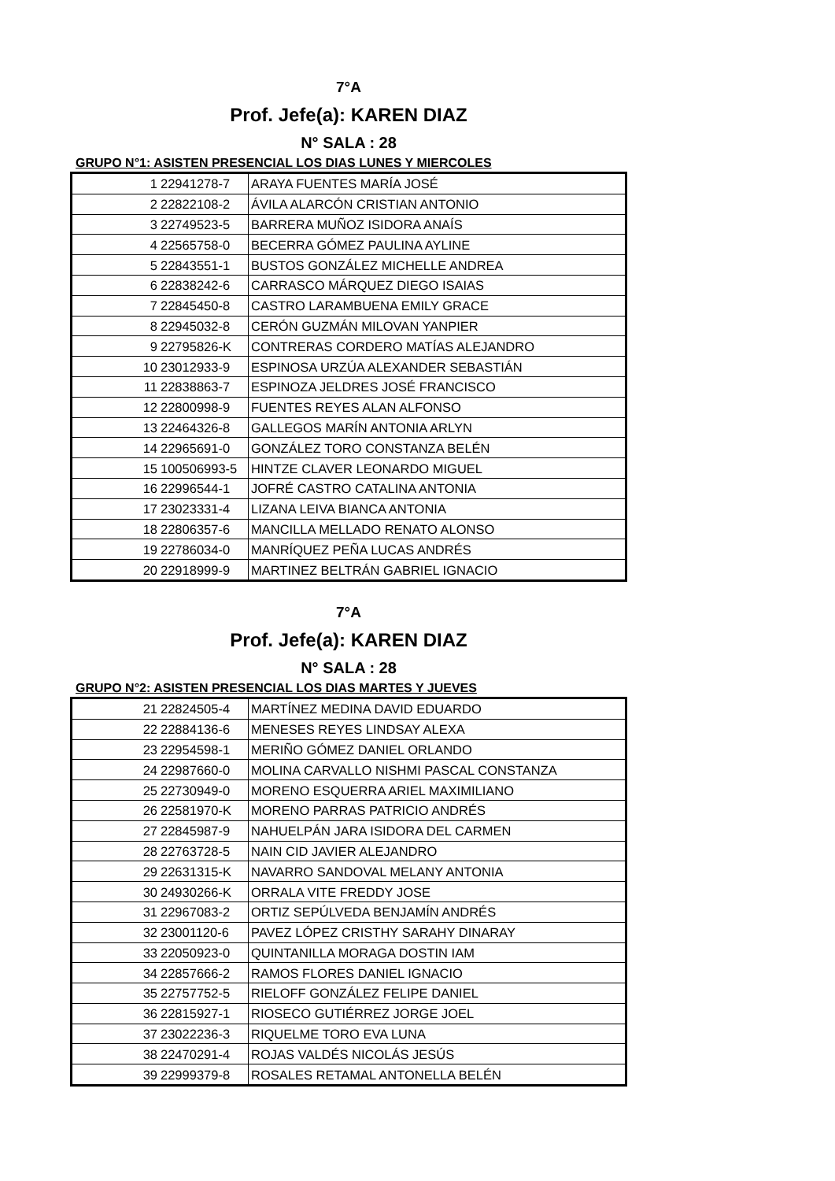7°A
Prof. Jefe(a): KAREN DIAZ
N° SALA : 28
GRUPO N°1: ASISTEN PRESENCIAL LOS DIAS LUNES Y MIERCOLES
| 1 | 22941278-7 | ARAYA FUENTES MARÍA JOSÉ |
| 2 | 22822108-2 | ÁVILA ALARCÓN CRISTIAN ANTONIO |
| 3 | 22749523-5 | BARRERA MUÑOZ ISIDORA ANAÍS |
| 4 | 22565758-0 | BECERRA GÓMEZ PAULINA AYLINE |
| 5 | 22843551-1 | BUSTOS GONZÁLEZ MICHELLE ANDREA |
| 6 | 22838242-6 | CARRASCO MÁRQUEZ DIEGO ISAIAS |
| 7 | 22845450-8 | CASTRO LARAMBUENA EMILY GRACE |
| 8 | 22945032-8 | CERÓN GUZMÁN MILOVAN YANPIER |
| 9 | 22795826-K | CONTRERAS CORDERO MATÍAS ALEJANDRO |
| 10 | 23012933-9 | ESPINOSA URZÚA ALEXANDER SEBASTIÁN |
| 11 | 22838863-7 | ESPINOZA JELDRES JOSÉ FRANCISCO |
| 12 | 22800998-9 | FUENTES REYES ALAN ALFONSO |
| 13 | 22464326-8 | GALLEGOS MARÍN ANTONIA ARLYN |
| 14 | 22965691-0 | GONZÁLEZ TORO CONSTANZA BELÉN |
| 15 | 100506993-5 | HINTZE CLAVER LEONARDO MIGUEL |
| 16 | 22996544-1 | JOFRÉ CASTRO CATALINA ANTONIA |
| 17 | 23023331-4 | LIZANA LEIVA BIANCA ANTONIA |
| 18 | 22806357-6 | MANCILLA MELLADO RENATO ALONSO |
| 19 | 22786034-0 | MANRÍQUEZ PEÑA LUCAS ANDRÉS |
| 20 | 22918999-9 | MARTINEZ BELTRÁN GABRIEL IGNACIO |
7°A
Prof. Jefe(a): KAREN DIAZ
N° SALA : 28
GRUPO N°2: ASISTEN PRESENCIAL LOS DIAS MARTES Y JUEVES
| 21 | 22824505-4 | MARTÍNEZ MEDINA DAVID EDUARDO |
| 22 | 22884136-6 | MENESES REYES LINDSAY ALEXA |
| 23 | 22954598-1 | MERIÑO GÓMEZ DANIEL ORLANDO |
| 24 | 22987660-0 | MOLINA CARVALLO NISHMI PASCAL CONSTANZA |
| 25 | 22730949-0 | MORENO ESQUERRA ARIEL MAXIMILIANO |
| 26 | 22581970-K | MORENO PARRAS PATRICIO ANDRÉS |
| 27 | 22845987-9 | NAHUELPÁN JARA ISIDORA DEL CARMEN |
| 28 | 22763728-5 | NAIN CID JAVIER ALEJANDRO |
| 29 | 22631315-K | NAVARRO SANDOVAL MELANY ANTONIA |
| 30 | 24930266-K | ORRALA VITE FREDDY JOSE |
| 31 | 22967083-2 | ORTIZ SEPÚLVEDA BENJAMÍN ANDRÉS |
| 32 | 23001120-6 | PAVEZ LÓPEZ CRISTHY SARAHY DINARAY |
| 33 | 22050923-0 | QUINTANILLA MORAGA DOSTIN IAM |
| 34 | 22857666-2 | RAMOS FLORES DANIEL IGNACIO |
| 35 | 22757752-5 | RIELOFF GONZÁLEZ FELIPE DANIEL |
| 36 | 22815927-1 | RIOSECO GUTIÉRREZ JORGE JOEL |
| 37 | 23022236-3 | RIQUELME TORO EVA LUNA |
| 38 | 22470291-4 | ROJAS VALDÉS NICOLÁS JESÚS |
| 39 | 22999379-8 | ROSALES RETAMAL ANTONELLA BELÉN |